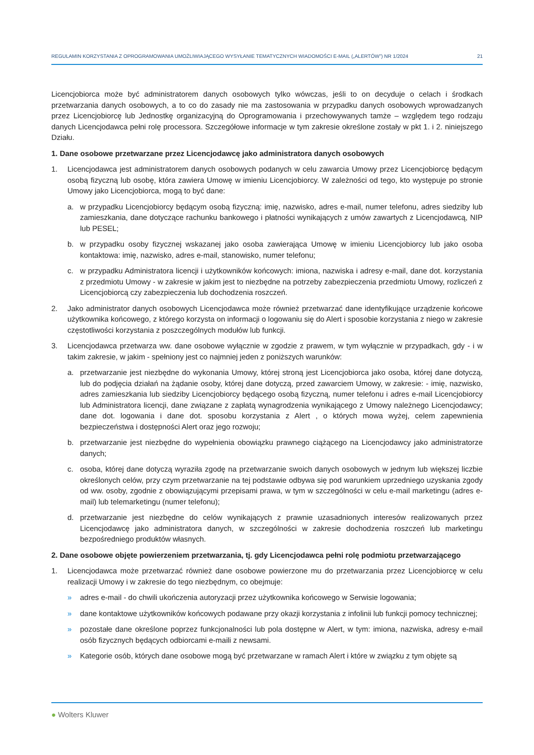REGULAMIN KORZYSTANIA Z OPROGRAMOWANIA UMOŻLIWIAJĄCEGO WYSYŁANIE TEMATYCZNYCH WIADOMOŚCI E-MAIL („ALERTÓW”) NR 1/2024 21
Licencjobiorca może być administratorem danych osobowych tylko wówczas, jeśli to on decyduje o celach i środkach przetwarzania danych osobowych, a to co do zasady nie ma zastosowania w przypadku danych osobowych wprowadzanych przez Licencjobiorcę lub Jednostkę organizacyjną do Oprogramowania i przechowywanych tamże – względem tego rodzaju danych Licencjodawca pełni rolę processora. Szczegółowe informacje w tym zakresie określone zostały w pkt 1. i 2. niniejszego Działu.
1. Dane osobowe przetwarzane przez Licencjodawcę jako administratora danych osobowych
1. Licencjodawca jest administratorem danych osobowych podanych w celu zawarcia Umowy przez Licencjobiorcę będącym osobą fizyczną lub osobę, która zawiera Umowę w imieniu Licencjobiorcy. W zależności od tego, kto występuje po stronie Umowy jako Licencjobiorca, mogą to być dane:
a. w przypadku Licencjobiorcy będącym osobą fizyczną: imię, nazwisko, adres e-mail, numer telefonu, adres siedziby lub zamieszkania, dane dotyczące rachunku bankowego i płatności wynikających z umów zawartych z Licencjodawcą, NIP lub PESEL;
b. w przypadku osoby fizycznej wskazanej jako osoba zawierająca Umowę w imieniu Licencjobiorcy lub jako osoba kontaktowa: imię, nazwisko, adres e-mail, stanowisko, numer telefonu;
c. w przypadku Administratora licencji i użytkowników końcowych: imiona, nazwiska i adresy e-mail, dane dot. korzystania z przedmiotu Umowy - w zakresie w jakim jest to niezbędne na potrzeby zabezpieczenia przedmiotu Umowy, rozliczeń z Licencjobiorcą czy zabezpieczenia lub dochodzenia roszczeń.
2. Jako administrator danych osobowych Licencjodawca może również przetwarzać dane identyfikujące urządzenie końcowe użytkownika końcowego, z którego korzysta on informacji o logowaniu się do Alert i sposobie korzystania z niego w zakresie częstotliwości korzystania z poszczególnych modułów lub funkcji.
3. Licencjodawca przetwarza ww. dane osobowe wyłącznie w zgodzie z prawem, w tym wyłącznie w przypadkach, gdy - i w takim zakresie, w jakim - spełniony jest co najmniej jeden z poniższych warunków:
a. przetwarzanie jest niezbędne do wykonania Umowy, której stroną jest Licencjobiorca jako osoba, której dane dotyczą, lub do podjęcia działań na żądanie osoby, której dane dotyczą, przed zawarciem Umowy, w zakresie: - imię, nazwisko, adres zamieszkania lub siedziby Licencjobiorcy będącego osobą fizyczną, numer telefonu i adres e-mail Licencjobiorcy lub Administratora licencji, dane związane z zapłatą wynagrodzenia wynikającego z Umowy należnego Licencjodawcy; dane dot. logowania i dane dot. sposobu korzystania z Alert , o których mowa wyżej, celem zapewnienia bezpieczeństwa i dostępności Alert oraz jego rozwoju;
b. przetwarzanie jest niezbędne do wypełnienia obowiązku prawnego ciążącego na Licencjodawcy jako administratorze danych;
c. osoba, której dane dotyczą wyraziła zgodę na przetwarzanie swoich danych osobowych w jednym lub większej liczbie określonych celów, przy czym przetwarzanie na tej podstawie odbywa się pod warunkiem uprzedniego uzyskania zgody od ww. osoby, zgodnie z obowiązującymi przepisami prawa, w tym w szczególności w celu e-mail marketingu (adres e-mail) lub telemarketingu (numer telefonu);
d. przetwarzanie jest niezbędne do celów wynikających z prawnie uzasadnionych interesów realizowanych przez Licencjodawcę jako administratora danych, w szczególności w zakresie dochodzenia roszczeń lub marketingu bezpośredniego produktów własnych.
2. Dane osobowe objęte powierzeniem przetwarzania, tj. gdy Licencjodawca pełni rolę podmiotu przetwarzającego
1. Licencjodawca może przetwarzać również dane osobowe powierzone mu do przetwarzania przez Licencjobiorcę w celu realizacji Umowy i w zakresie do tego niezbędnym, co obejmuje:
» adres e-mail - do chwili ukończenia autoryzacji przez użytkownika końcowego w Serwisie logowania;
» dane kontaktowe użytkowników końcowych podawane przy okazji korzystania z infolinii lub funkcji pomocy technicznej;
» pozostałe dane określone poprzez funkcjonalności lub pola dostępne w Alert, w tym: imiona, nazwiska, adresy e-mail osób fizycznych będących odbiorcami e-maili z newsami.
» Kategorie osób, których dane osobowe mogą być przetwarzane w ramach Alert i które w związku z tym objęte są
● Wolters Kluwer